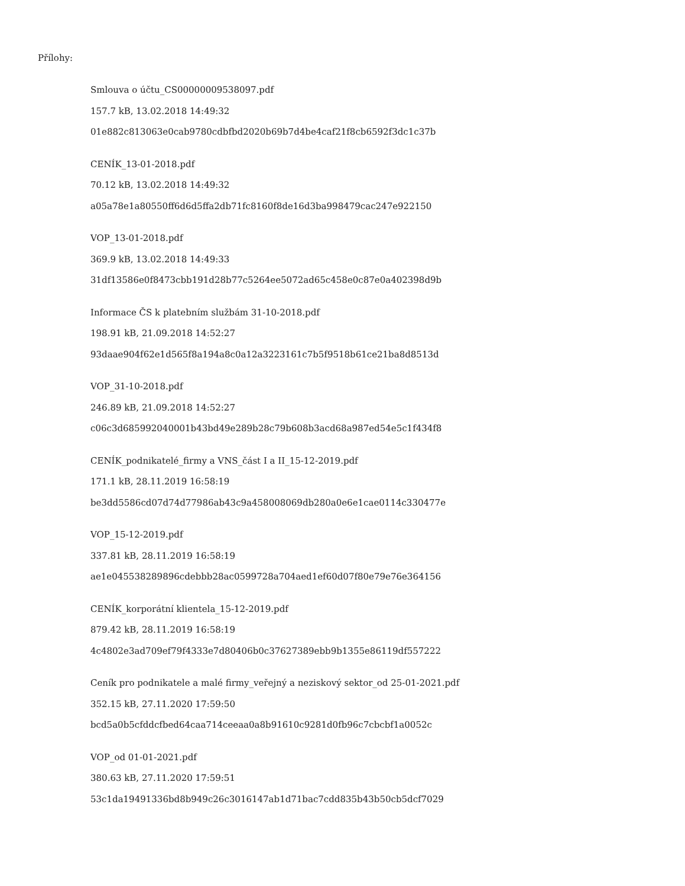Přílohy:
Smlouva o účtu_CS00000009538097.pdf
157.7 kB, 13.02.2018 14:49:32
01e882c813063e0cab9780cdbfbd2020b69b7d4be4caf21f8cb6592f3dc1c37b
CENÍK_13-01-2018.pdf
70.12 kB, 13.02.2018 14:49:32
a05a78e1a80550ff6d6d5ffa2db71fc8160f8de16d3ba998479cac247e922150
VOP_13-01-2018.pdf
369.9 kB, 13.02.2018 14:49:33
31df13586e0f8473cbb191d28b77c5264ee5072ad65c458e0c87e0a402398d9b
Informace ČS k platebním službám 31-10-2018.pdf
198.91 kB, 21.09.2018 14:52:27
93daae904f62e1d565f8a194a8c0a12a3223161c7b5f9518b61ce21ba8d8513d
VOP_31-10-2018.pdf
246.89 kB, 21.09.2018 14:52:27
c06c3d685992040001b43bd49e289b28c79b608b3acd68a987ed54e5c1f434f8
CENÍK_podnikatelé_firmy a VNS_část I a II_15-12-2019.pdf
171.1 kB, 28.11.2019 16:58:19
be3dd5586cd07d74d77986ab43c9a458008069db280a0e6e1cae0114c330477e
VOP_15-12-2019.pdf
337.81 kB, 28.11.2019 16:58:19
ae1e045538289896cdebbb28ac0599728a704aed1ef60d07f80e79e76e364156
CENÍK_korporátní klientela_15-12-2019.pdf
879.42 kB, 28.11.2019 16:58:19
4c4802e3ad709ef79f4333e7d80406b0c37627389ebb9b1355e86119df557222
Ceník pro podnikatele a malé firmy_veřejný a neziskový sektor_od 25-01-2021.pdf
352.15 kB, 27.11.2020 17:59:50
bcd5a0b5cfddcfbed64caa714ceeaa0a8b91610c9281d0fb96c7cbcbf1a0052c
VOP_od 01-01-2021.pdf
380.63 kB, 27.11.2020 17:59:51
53c1da19491336bd8b949c26c3016147ab1d71bac7cdd835b43b50cb5dcf7029